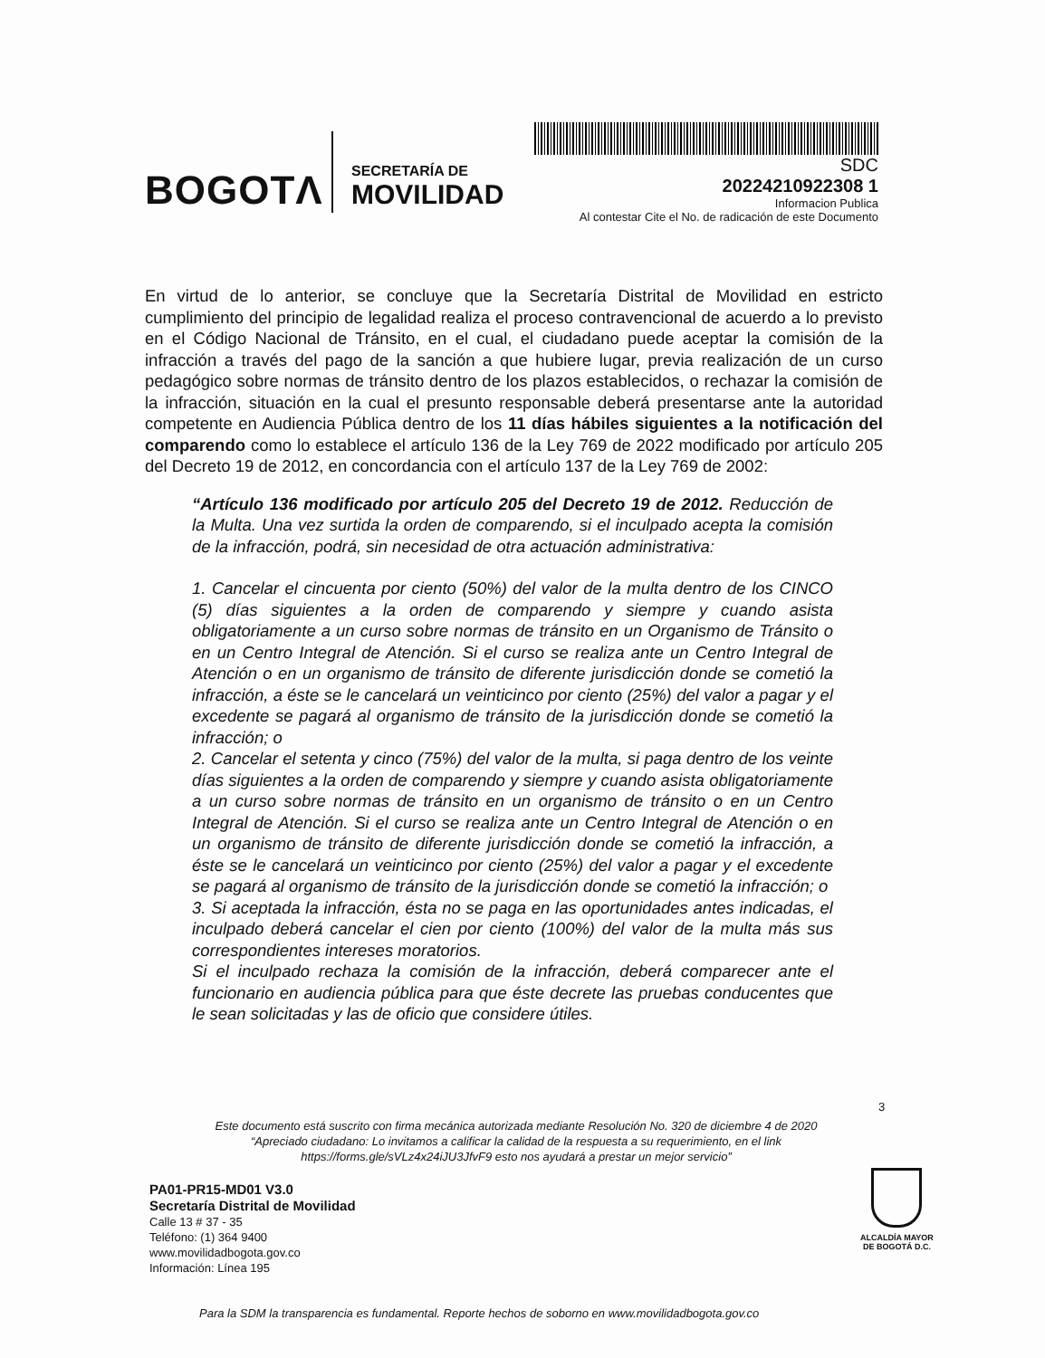BOGOTΛ
SECRETARÍA DE
MOVILIDAD
SDC
20224210922308 1
Informacion Publica
Al contestar Cite el No. de radicación de este Documento
En virtud de lo anterior, se concluye que la Secretaría Distrital de Movilidad en estricto cumplimiento del principio de legalidad realiza el proceso contravencional de acuerdo a lo previsto en el Código Nacional de Tránsito, en el cual, el ciudadano puede aceptar la comisión de la infracción a través del pago de la sanción a que hubiere lugar, previa realización de un curso pedagógico sobre normas de tránsito dentro de los plazos establecidos, o rechazar la comisión de la infracción, situación en la cual el presunto responsable deberá presentarse ante la autoridad competente en Audiencia Pública dentro de los 11 días hábiles siguientes a la notificación del comparendo como lo establece el artículo 136 de la Ley 769 de 2022 modificado por artículo 205 del Decreto 19 de 2012, en concordancia con el artículo 137 de la Ley 769 de 2002:
“Artículo 136 modificado por artículo 205 del Decreto 19 de 2012. Reducción de la Multa. Una vez surtida la orden de comparendo, si el inculpado acepta la comisión de la infracción, podrá, sin necesidad de otra actuación administrativa:
1. Cancelar el cincuenta por ciento (50%) del valor de la multa dentro de los CINCO (5) días siguientes a la orden de comparendo y siempre y cuando asista obligatoriamente a un curso sobre normas de tránsito en un Organismo de Tránsito o en un Centro Integral de Atención. Si el curso se realiza ante un Centro Integral de Atención o en un organismo de tránsito de diferente jurisdicción donde se cometió la infracción, a éste se le cancelará un veinticinco por ciento (25%) del valor a pagar y el excedente se pagará al organismo de tránsito de la jurisdicción donde se cometió la infracción; o
2. Cancelar el setenta y cinco (75%) del valor de la multa, si paga dentro de los veinte días siguientes a la orden de comparendo y siempre y cuando asista obligatoriamente a un curso sobre normas de tránsito en un organismo de tránsito o en un Centro Integral de Atención. Si el curso se realiza ante un Centro Integral de Atención o en un organismo de tránsito de diferente jurisdicción donde se cometió la infracción, a éste se le cancelará un veinticinco por ciento (25%) del valor a pagar y el excedente se pagará al organismo de tránsito de la jurisdicción donde se cometió la infracción; o
3. Si aceptada la infracción, ésta no se paga en las oportunidades antes indicadas, el inculpado deberá cancelar el cien por ciento (100%) del valor de la multa más sus correspondientes intereses moratorios.
Si el inculpado rechaza la comisión de la infracción, deberá comparecer ante el funcionario en audiencia pública para que éste decrete las pruebas conducentes que le sean solicitadas y las de oficio que considere útiles.
3
Este documento está suscrito con firma mecánica autorizada mediante Resolución No. 320 de diciembre 4 de 2020
“Apreciado ciudadano: Lo invitamos a calificar la calidad de la respuesta a su requerimiento, en el link
https://forms.gle/sVLz4x24iJU3JfvF9 esto nos ayudará a prestar un mejor servicio”
PA01-PR15-MD01 V3.0
Secretaría Distrital de Movilidad
Calle 13 # 37 - 35
Teléfono: (1) 364 9400
www.movilidadbogota.gov.co
Información: Línea 195
ALCALDÍA MAYOR
DE BOGOTÁ D.C.
Para la SDM la transparencia es fundamental. Reporte hechos de soborno en www.movilidadbogota.gov.co